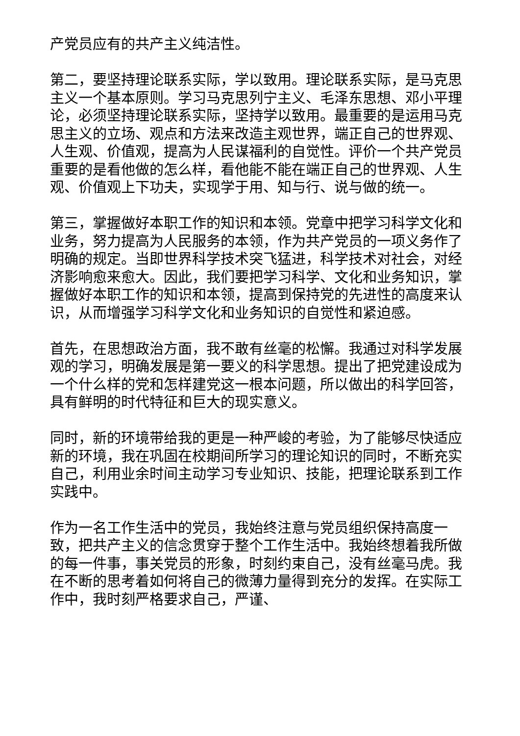产党员应有的共产主义纯洁性。
第二，要坚持理论联系实际，学以致用。理论联系实际，是马克思主义一个基本原则。学习马克思列宁主义、毛泽东思想、邓小平理论，必须坚持理论联系实际，坚持学以致用。最重要的是运用马克思主义的立场、观点和方法来改造主观世界，端正自己的世界观、人生观、价值观，提高为人民谋福利的自觉性。评价一个共产党员重要的是看他做的怎么样，看他能不能在端正自己的世界观、人生观、价值观上下功夫，实现学于用、知与行、说与做的统一。
第三，掌握做好本职工作的知识和本领。党章中把学习科学文化和业务，努力提高为人民服务的本领，作为共产党员的一项义务作了明确的规定。当即世界科学技术突飞猛进，科学技术对社会，对经济影响愈来愈大。因此，我们要把学习科学、文化和业务知识，掌握做好本职工作的知识和本领，提高到保持党的先进性的高度来认识，从而增强学习科学文化和业务知识的自觉性和紧迫感。
首先，在思想政治方面，我不敢有丝毫的松懈。我通过对科学发展观的学习，明确发展是第一要义的科学思想。提出了把党建设成为一个什么样的党和怎样建党这一根本问题，所以做出的科学回答，具有鲜明的时代特征和巨大的现实意义。
同时，新的环境带给我的更是一种严峻的考验，为了能够尽快适应新的环境，我在巩固在校期间所学习的理论知识的同时，不断充实自己，利用业余时间主动学习专业知识、技能，把理论联系到工作实践中。
作为一名工作生活中的党员，我始终注意与党员组织保持高度一致，把共产主义的信念贯穿于整个工作生活中。我始终想着我所做的每一件事，事关党员的形象，时刻约束自己，没有丝毫马虎。我在不断的思考着如何将自己的微薄力量得到充分的发挥。在实际工作中，我时刻严格要求自己，严谨、